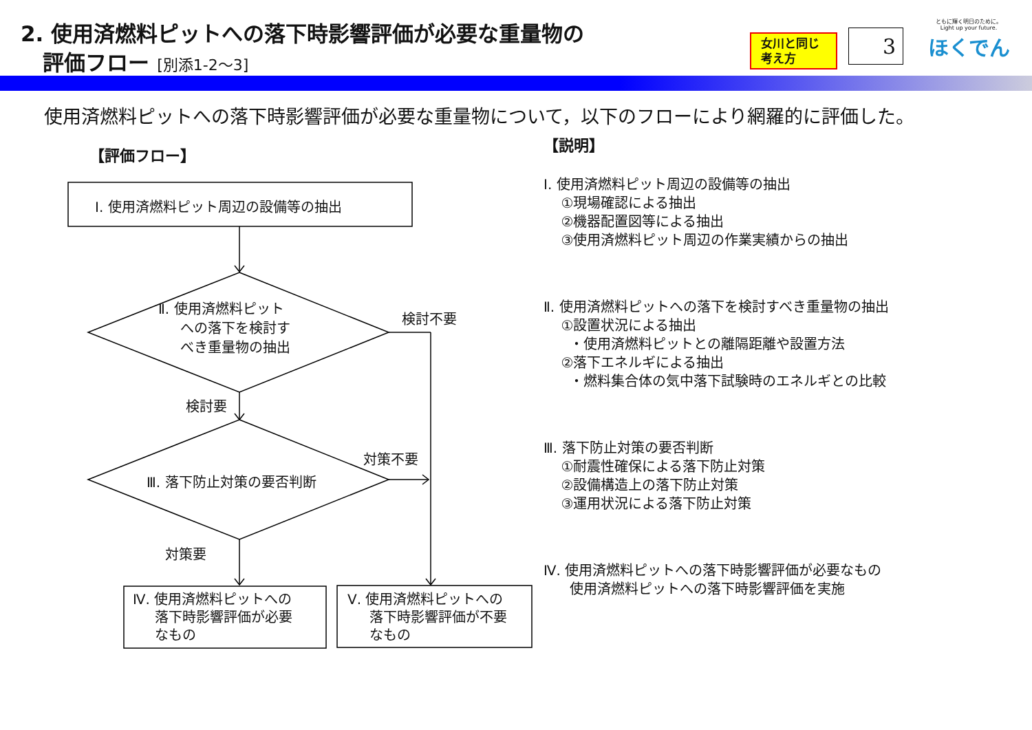2. 使用済燃料ピットへの落下時影響評価が必要な重量物の
評価フロー [別添1-2～3]
女川と同じ
考え方
3
ともに輝く明日のために。
Light up your future.
ほくでん
使用済燃料ピットへの落下時影響評価が必要な重量物について，以下のフローにより網羅的に評価した。
【評価フロー】
Ⅰ. 使用済燃料ピット周辺の設備等の抽出
Ⅱ. 使用済燃料ピット
への落下を検討す
べき重量物の抽出
検討不要
検討要
Ⅲ. 落下防止対策の要否判断
対策不要
対策要
Ⅳ. 使用済燃料ピットへの
落下時影響評価が必要
なもの
Ⅴ. 使用済燃料ピットへの
落下時影響評価が不要
なもの
【説明】
Ⅰ. 使用済燃料ピット周辺の設備等の抽出
①現場確認による抽出
②機器配置図等による抽出
③使用済燃料ピット周辺の作業実績からの抽出
Ⅱ. 使用済燃料ピットへの落下を検討すべき重量物の抽出
①設置状況による抽出
・使用済燃料ピットとの離隔距離や設置方法
②落下エネルギによる抽出
・燃料集合体の気中落下試験時のエネルギとの比較
Ⅲ. 落下防止対策の要否判断
①耐震性確保による落下防止対策
②設備構造上の落下防止対策
③運用状況による落下防止対策
Ⅳ. 使用済燃料ピットへの落下時影響評価が必要なもの
使用済燃料ピットへの落下時影響評価を実施